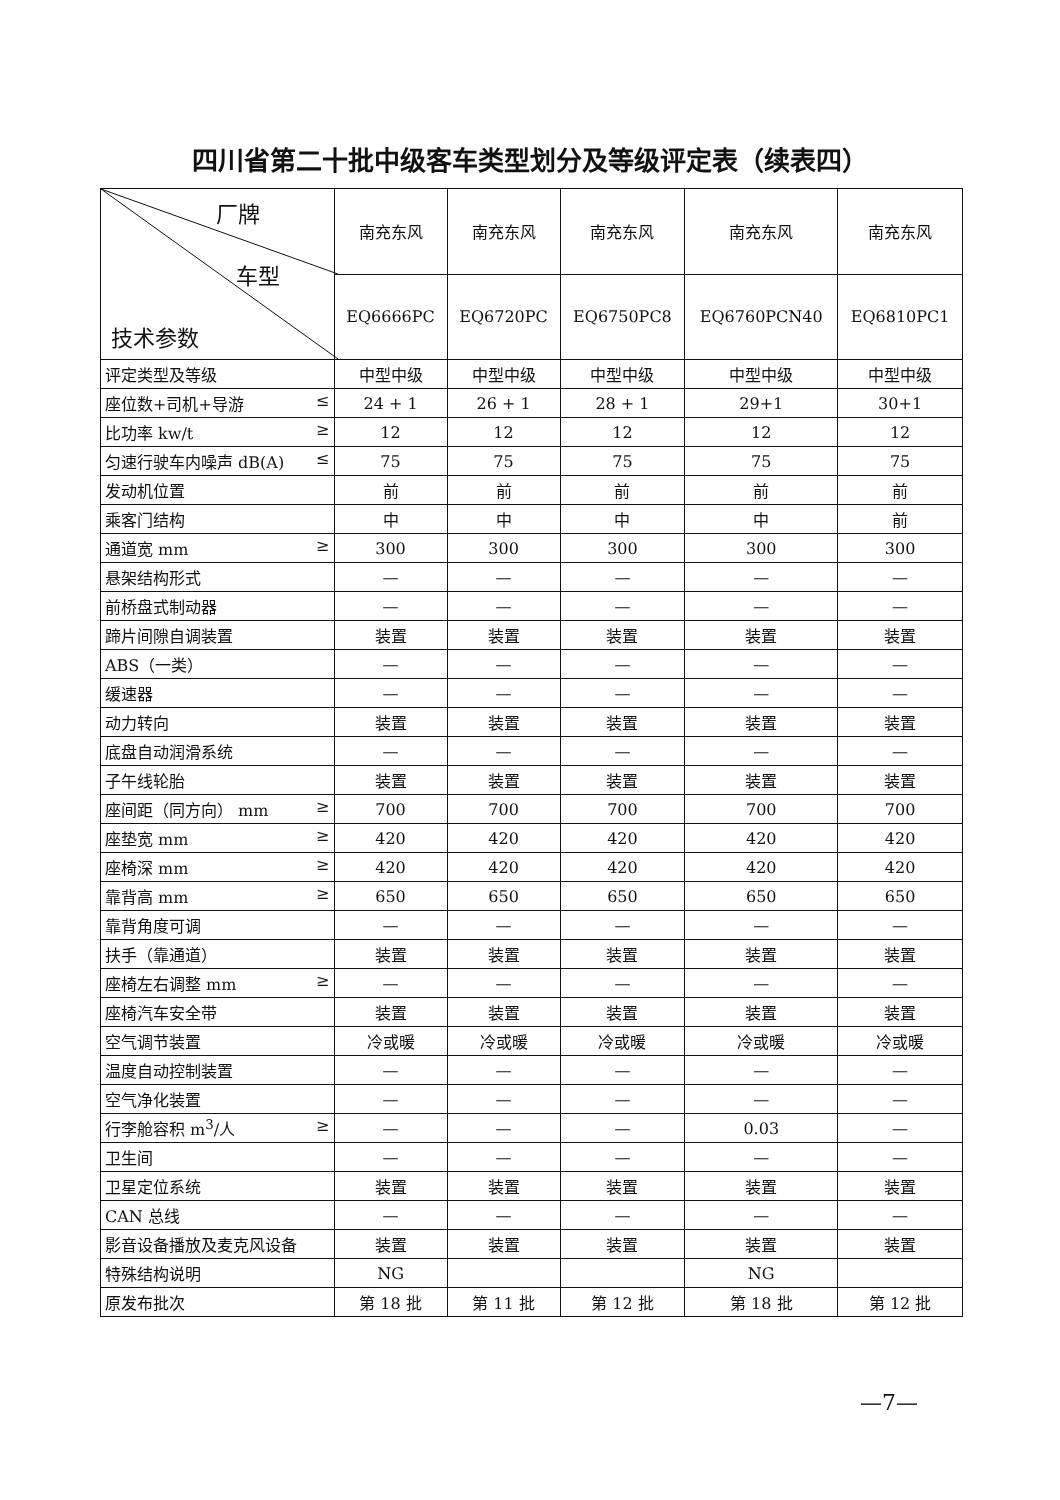四川省第二十批中级客车类型划分及等级评定表（续表四）
| 厂牌 车型 技术参数 | 南充东风 | 南充东风 | 南充东风 | 南充东风 | 南充东风 |
| --- | --- | --- | --- | --- | --- |
| | EQ6666PC | EQ6720PC | EQ6750PC8 | EQ6760PCN40 | EQ6810PC1 |
| 评定类型及等级 | 中型中级 | 中型中级 | 中型中级 | 中型中级 | 中型中级 |
| 座位数+司机+导游 ≤ | 24 + 1 | 26 + 1 | 28 + 1 | 29+1 | 30+1 |
| 比功率 kw/t ≥ | 12 | 12 | 12 | 12 | 12 |
| 匀速行驶车内噪声 dB(A) ≤ | 75 | 75 | 75 | 75 | 75 |
| 发动机位置 | 前 | 前 | 前 | 前 | 前 |
| 乘客门结构 | 中 | 中 | 中 | 中 | 前 |
| 通道宽 mm ≥ | 300 | 300 | 300 | 300 | 300 |
| 悬架结构形式 | — | — | — | — | — |
| 前桥盘式制动器 | — | — | — | — | — |
| 蹄片间隙自调装置 | 装置 | 装置 | 装置 | 装置 | 装置 |
| ABS（一类） | — | — | — | — | — |
| 缓速器 | — | — | — | — | — |
| 动力转向 | 装置 | 装置 | 装置 | 装置 | 装置 |
| 底盘自动润滑系统 | — | — | — | — | — |
| 子午线轮胎 | 装置 | 装置 | 装置 | 装置 | 装置 |
| 座间距（同方向） mm ≥ | 700 | 700 | 700 | 700 | 700 |
| 座垫宽 mm ≥ | 420 | 420 | 420 | 420 | 420 |
| 座椅深 mm ≥ | 420 | 420 | 420 | 420 | 420 |
| 靠背高 mm ≥ | 650 | 650 | 650 | 650 | 650 |
| 靠背角度可调 | — | — | — | — | — |
| 扶手（靠通道） | 装置 | 装置 | 装置 | 装置 | 装置 |
| 座椅左右调整 mm ≥ | — | — | — | — | — |
| 座椅汽车安全带 | 装置 | 装置 | 装置 | 装置 | 装置 |
| 空气调节装置 | 冷或暖 | 冷或暖 | 冷或暖 | 冷或暖 | 冷或暖 |
| 温度自动控制装置 | — | — | — | — | — |
| 空气净化装置 | — | — | — | — | — |
| 行李舱容积 m<sup>3</sup>/人 ≥ | — | — | — | 0.03 | — |
| 卫生间 | — | — | — | — | — |
| 卫星定位系统 | 装置 | 装置 | 装置 | 装置 | 装置 |
| CAN 总线 | — | — | — | — | — |
| 影音设备播放及麦克风设备 | 装置 | 装置 | 装置 | 装置 | 装置 |
| 特殊结构说明 | NG | | | NG | |
| 原发布批次 | 第 18 批 | 第 11 批 | 第 12 批 | 第 18 批 | 第 12 批 |
—7—